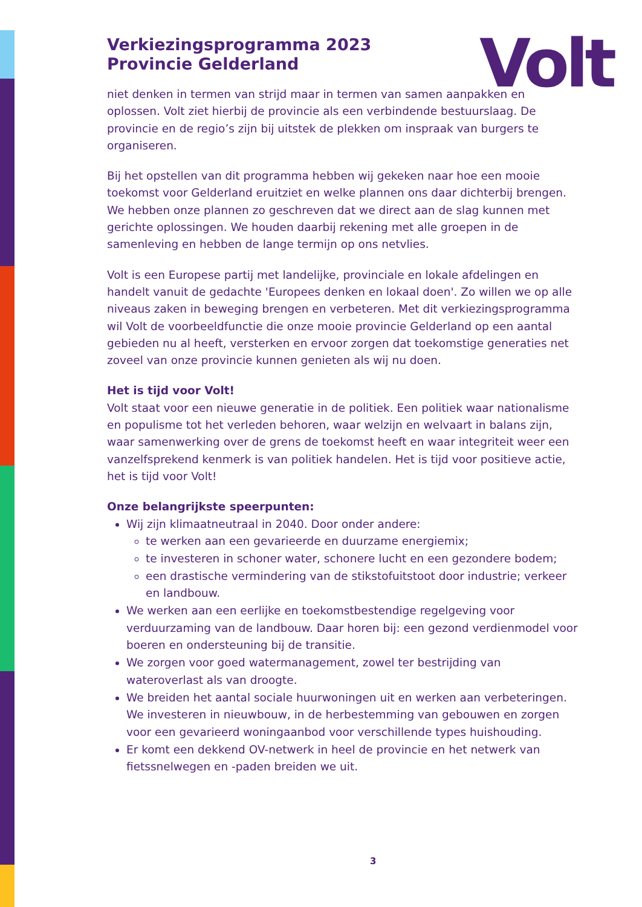Volt
Verkiezingsprogramma 2023
Provincie Gelderland
niet denken in termen van strijd maar in termen van samen aanpakken en oplossen. Volt ziet hierbij de provincie als een verbindende bestuurslaag. De provincie en de regio’s zijn bij uitstek de plekken om inspraak van burgers te organiseren.
Bij het opstellen van dit programma hebben wij gekeken naar hoe een mooie toekomst voor Gelderland eruitziet en welke plannen ons daar dichterbij brengen. We hebben onze plannen zo geschreven dat we direct aan de slag kunnen met gerichte oplossingen. We houden daarbij rekening met alle groepen in de samenleving en hebben de lange termijn op ons netvlies.
Volt is een Europese partij met landelijke, provinciale en lokale afdelingen en handelt vanuit de gedachte 'Europees denken en lokaal doen'. Zo willen we op alle niveaus zaken in beweging brengen en verbeteren. Met dit verkiezingsprogramma wil Volt de voorbeeldfunctie die onze mooie provincie Gelderland op een aantal gebieden nu al heeft, versterken en ervoor zorgen dat toekomstige generaties net zoveel van onze provincie kunnen genieten als wij nu doen.
Het is tijd voor Volt!
Volt staat voor een nieuwe generatie in de politiek. Een politiek waar nationalisme en populisme tot het verleden behoren, waar welzijn en welvaart in balans zijn, waar samenwerking over de grens de toekomst heeft en waar integriteit weer een vanzelfsprekend kenmerk is van politiek handelen. Het is tijd voor positieve actie, het is tijd voor Volt!
Onze belangrijkste speerpunten:
Wij zijn klimaatneutraal in 2040. Door onder andere:
te werken aan een gevarieerde en duurzame energiemix;
te investeren in schoner water, schonere lucht en een gezondere bodem;
een drastische vermindering van de stikstofuitstoot door industrie; verkeer en landbouw.
We werken aan een eerlijke en toekomstbestendige regelgeving voor verduurzaming van de landbouw. Daar horen bij: een gezond verdienmodel voor boeren en ondersteuning bij de transitie.
We zorgen voor goed watermanagement, zowel ter bestrijding van wateroverlast als van droogte.
We breiden het aantal sociale huurwoningen uit en werken aan verbeteringen. We investeren in nieuwbouw, in de herbestemming van gebouwen en zorgen voor een gevarieerd woningaanbod voor verschillende types huishouding.
Er komt een dekkend OV-netwerk in heel de provincie en het netwerk van fietssnelwegen en -paden breiden we uit.
3